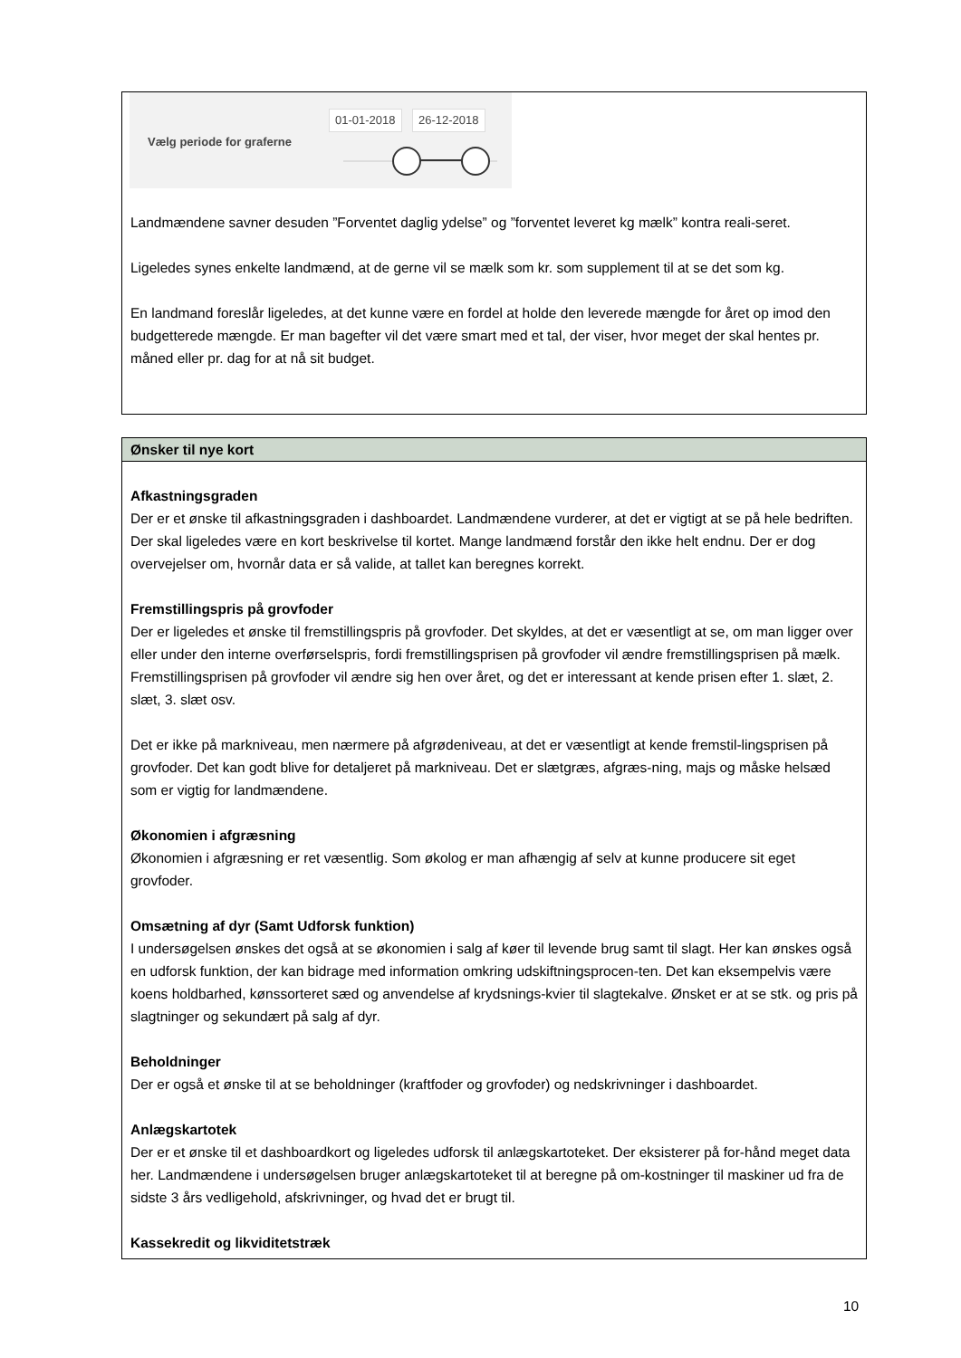Vælg periode for graferne
01-01-2018 26-12-2018
Landmændene savner desuden ”Forventet daglig ydelse” og ”forventet leveret kg mælk” kontra reali-seret.
Ligeledes synes enkelte landmænd, at de gerne vil se mælk som kr. som supplement til at se det som kg.
En landmand foreslår ligeledes, at det kunne være en fordel at holde den leverede mængde for året op imod den budgetterede mængde. Er man bagefter vil det være smart med et tal, der viser, hvor meget der skal hentes pr. måned eller pr. dag for at nå sit budget.
Ønsker til nye kort
Afkastningsgraden
Der er et ønske til afkastningsgraden i dashboardet. Landmændene vurderer, at det er vigtigt at se på hele bedriften. Der skal ligeledes være en kort beskrivelse til kortet. Mange landmænd forstår den ikke helt endnu. Der er dog overvejelser om, hvornår data er så valide, at tallet kan beregnes korrekt.
Fremstillingspris på grovfoder
Der er ligeledes et ønske til fremstillingspris på grovfoder. Det skyldes, at det er væsentligt at se, om man ligger over eller under den interne overførselspris, fordi fremstillingsprisen på grovfoder vil ændre fremstillingsprisen på mælk. Fremstillingsprisen på grovfoder vil ændre sig hen over året, og det er interessant at kende prisen efter 1. slæt, 2. slæt, 3. slæt osv.
Det er ikke på markniveau, men nærmere på afgrødeniveau, at det er væsentligt at kende fremstil-lingsprisen på grovfoder. Det kan godt blive for detaljeret på markniveau. Det er slætgræs, afgræs-ning, majs og måske helsæd som er vigtig for landmændene.
Økonomien i afgræsning
Økonomien i afgræsning er ret væsentlig. Som økolog er man afhængig af selv at kunne producere sit eget grovfoder.
Omsætning af dyr (Samt Udforsk funktion)
I undersøgelsen ønskes det også at se økonomien i salg af køer til levende brug samt til slagt. Her kan ønskes også en udforsk funktion, der kan bidrage med information omkring udskiftningsprocen-ten. Det kan eksempelvis være koens holdbarhed, kønssorteret sæd og anvendelse af krydsnings-kvier til slagtekalve. Ønsket er at se stk. og pris på slagtninger og sekundært på salg af dyr.
Beholdninger
Der er også et ønske til at se beholdninger (kraftfoder og grovfoder) og nedskrivninger i dashboardet.
Anlægskartotek
Der er et ønske til et dashboardkort og ligeledes udforsk til anlægskartoteket. Der eksisterer på for-hånd meget data her. Landmændene i undersøgelsen bruger anlægskartoteket til at beregne på om-kostninger til maskiner ud fra de sidste 3 års vedligehold, afskrivninger, og hvad det er brugt til.
Kassekredit og likviditetstræk
10